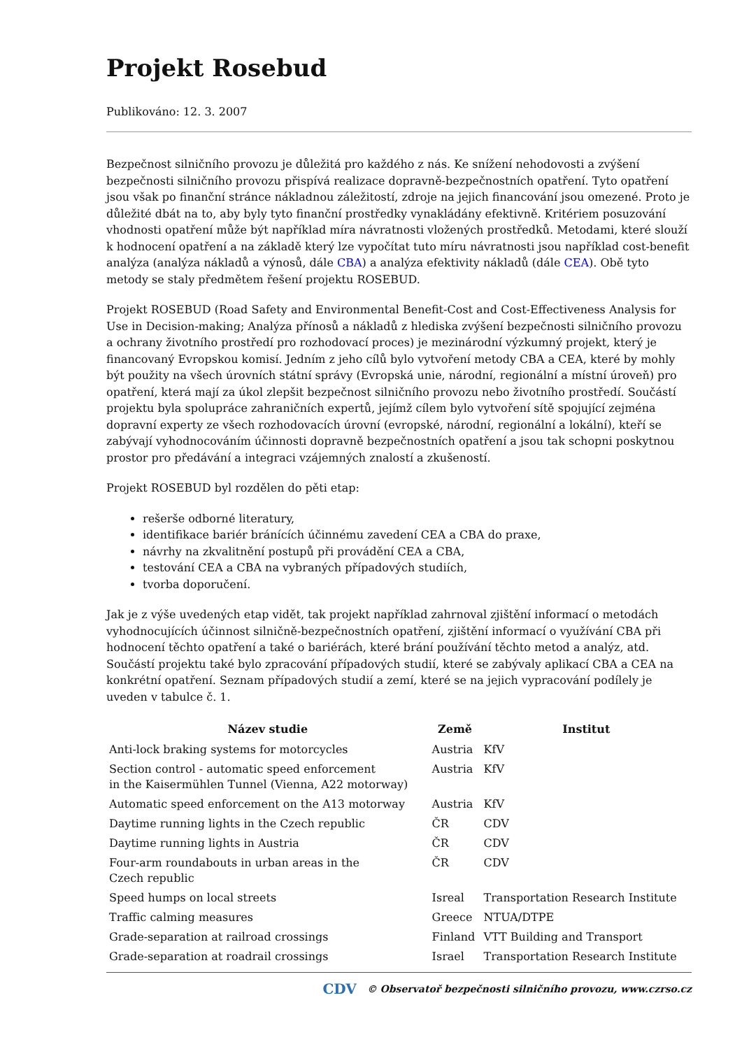Projekt Rosebud
Publikováno: 12. 3. 2007
Bezpečnost silničního provozu je důležitá pro každého z nás. Ke snížení nehodovosti a zvýšení bezpečnosti silničního provozu přispívá realizace dopravně-bezpečnostních opatření. Tyto opatření jsou však po finanční stránce nákladnou záležitostí, zdroje na jejich financování jsou omezené. Proto je důležité dbát na to, aby byly tyto finanční prostředky vynakládány efektivně. Kritériem posuzování vhodnosti opatření může být například míra návratnosti vložených prostředků. Metodami, které slouží k hodnocení opatření a na základě který lze vypočítat tuto míru návratnosti jsou například cost-benefit analýza (analýza nákladů a výnosů, dále CBA) a analýza efektivity nákladů (dále CEA). Obě tyto metody se staly předmětem řešení projektu ROSEBUD.
Projekt ROSEBUD (Road Safety and Environmental Benefit-Cost and Cost-Effectiveness Analysis for Use in Decision-making; Analýza přínosů a nákladů z hlediska zvýšení bezpečnosti silničního provozu a ochrany životního prostředí pro rozhodovací proces) je mezinárodní výzkumný projekt, který je financovaný Evropskou komisí. Jedním z jeho cílů bylo vytvoření metody CBA a CEA, které by mohly být použity na všech úrovních státní správy (Evropská unie, národní, regionální a místní úroveň) pro opatření, která mají za úkol zlepšit bezpečnost silničního provozu nebo životního prostředí. Součástí projektu byla spolupráce zahraničních expertů, jejímž cílem bylo vytvoření sítě spojující zejména dopravní experty ze všech rozhodovacích úrovní (evropské, národní, regionální a lokální), kteří se zabývají vyhodnocováním účinnosti dopravně bezpečnostních opatření a jsou tak schopni poskytnou prostor pro předávání a integraci vzájemných znalostí a zkušeností.
Projekt ROSEBUD byl rozdělen do pěti etap:
rešerše odborné literatury,
identifikace bariér bránících účinnému zavedení CEA a CBA do praxe,
návrhy na zkvalitnění postupů při provádění CEA a CBA,
testování CEA a CBA na vybraných případových studiích,
tvorba doporučení.
Jak je z výše uvedených etap vidět, tak projekt například zahrnoval zjištění informací o metodách vyhodnocujících účinnost silničně-bezpečnostních opatření, zjištění informací o využívání CBA při hodnocení těchto opatření a také o bariérách, které brání používání těchto metod a analýz, atd. Součástí projektu také bylo zpracování případových studií, které se zabývaly aplikací CBA a CEA na konkrétní opatření. Seznam případových studií a zemí, které se na jejich vypracování podílely je uveden v tabulce č. 1.
| Název studie | Země | Institut |
| --- | --- | --- |
| Anti-lock braking systems for motorcycles | Austria | KfV |
| Section control - automatic speed enforcement in the Kaisermühlen Tunnel (Vienna, A22 motorway) | Austria | KfV |
| Automatic speed enforcement on the A13 motorway | Austria | KfV |
| Daytime running lights in the Czech republic | ČR | CDV |
| Daytime running lights in Austria | ČR | CDV |
| Four-arm roundabouts in urban areas in the Czech republic | ČR | CDV |
| Speed humps on local streets | Isreal | Transportation Research Institute |
| Traffic calming measures | Greece | NTUA/DTPE |
| Grade-separation at railroad crossings | Finland | VTT Building and Transport |
| Grade-separation at roadrail crossings | Israel | Transportation Research Institute |
CDV © Observatoř bezpečnosti silničního provozu, www.czrso.cz